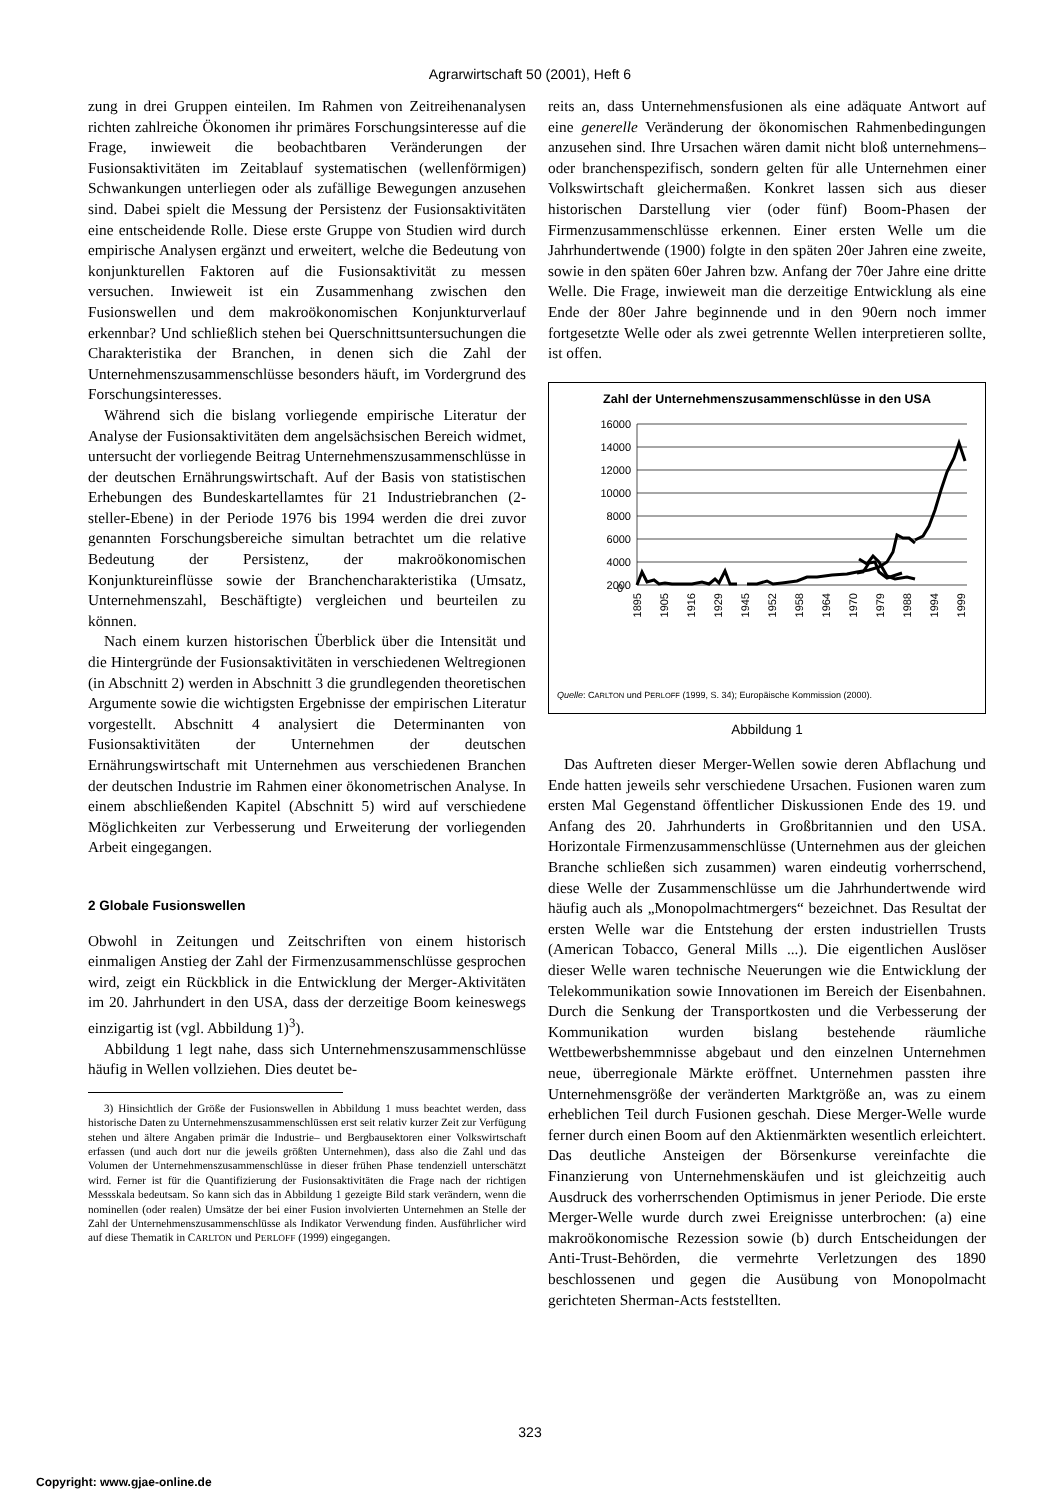Agrarwirtschaft 50 (2001), Heft 6
zung in drei Gruppen einteilen. Im Rahmen von Zeitreihenanalysen richten zahlreiche Ökonomen ihr primäres Forschungsinteresse auf die Frage, inwieweit die beobachtbaren Veränderungen der Fusionsaktivitäten im Zeitablauf systematischen (wellenförmigen) Schwankungen unterliegen oder als zufällige Bewegungen anzusehen sind. Dabei spielt die Messung der Persistenz der Fusionsaktivitäten eine entscheidende Rolle. Diese erste Gruppe von Studien wird durch empirische Analysen ergänzt und erweitert, welche die Bedeutung von konjunkturellen Faktoren auf die Fusionsaktivität zu messen versuchen. Inwieweit ist ein Zusammenhang zwischen den Fusionswellen und dem makroökonomischen Konjunkturverlauf erkennbar? Und schließlich stehen bei Querschnittsuntersuchungen die Charakteristika der Branchen, in denen sich die Zahl der Unternehmenszusammenschlüsse besonders häuft, im Vordergrund des Forschungsinteresses.
Während sich die bislang vorliegende empirische Literatur der Analyse der Fusionsaktivitäten dem angelsächsischen Bereich widmet, untersucht der vorliegende Beitrag Unternehmenszusammenschlüsse in der deutschen Ernährungswirtschaft. Auf der Basis von statistischen Erhebungen des Bundeskartellamtes für 21 Industriebranchen (2-steller-Ebene) in der Periode 1976 bis 1994 werden die drei zuvor genannten Forschungsbereiche simultan betrachtet um die relative Bedeutung der Persistenz, der makroökonomischen Konjunktureinflüsse sowie der Branchencharakteristika (Umsatz, Unternehmenszahl, Beschäftigte) vergleichen und beurteilen zu können.
Nach einem kurzen historischen Überblick über die Intensität und die Hintergründe der Fusionsaktivitäten in verschiedenen Weltregionen (in Abschnitt 2) werden in Abschnitt 3 die grundlegenden theoretischen Argumente sowie die wichtigsten Ergebnisse der empirischen Literatur vorgestellt. Abschnitt 4 analysiert die Determinanten von Fusionsaktivitäten der Unternehmen der deutschen Ernährungswirtschaft mit Unternehmen aus verschiedenen Branchen der deutschen Industrie im Rahmen einer ökonometrischen Analyse. In einem abschließenden Kapitel (Abschnitt 5) wird auf verschiedene Möglichkeiten zur Verbesserung und Erweiterung der vorliegenden Arbeit eingegangen.
2 Globale Fusionswellen
Obwohl in Zeitungen und Zeitschriften von einem historisch einmaligen Anstieg der Zahl der Firmenzusammenschlüsse gesprochen wird, zeigt ein Rückblick in die Entwicklung der Merger-Aktivitäten im 20. Jahrhundert in den USA, dass der derzeitige Boom keineswegs einzigartig ist (vgl. Abbildung 1)<sup>3</sup>).
Abbildung 1 legt nahe, dass sich Unternehmenszusammenschlüsse häufig in Wellen vollziehen. Dies deutet be-
3) Hinsichtlich der Größe der Fusionswellen in Abbildung 1 muss beachtet werden, dass historische Daten zu Unternehmenszusammenschlüssen erst seit relativ kurzer Zeit zur Verfügung stehen und ältere Angaben primär die Industrie– und Bergbausektoren einer Volkswirtschaft erfassen (und auch dort nur die jeweils größten Unternehmen), dass also die Zahl und das Volumen der Unternehmenszusammenschlüsse in dieser frühen Phase tendenziell unterschätzt wird. Ferner ist für die Quantifizierung der Fusionsaktivitäten die Frage nach der richtigen Messskala bedeutsam. So kann sich das in Abbildung 1 gezeigte Bild stark verändern, wenn die nominellen (oder realen) Umsätze der bei einer Fusion involvierten Unternehmen an Stelle der Zahl der Unternehmenszusammenschlüsse als Indikator Verwendung finden. Ausführlicher wird auf diese Thematik in CARLTON und PERLOFF (1999) eingegangen.
reits an, dass Unternehmensfusionen als eine adäquate Antwort auf eine generelle Veränderung der ökonomischen Rahmenbedingungen anzusehen sind. Ihre Ursachen wären damit nicht bloß unternehmens– oder branchenspezifisch, sondern gelten für alle Unternehmen einer Volkswirtschaft gleichermaßen. Konkret lassen sich aus dieser historischen Darstellung vier (oder fünf) Boom-Phasen der Firmenzusammenschlüsse erkennen. Einer ersten Welle um die Jahrhundertwende (1900) folgte in den späten 20er Jahren eine zweite, sowie in den späten 60er Jahren bzw. Anfang der 70er Jahre eine dritte Welle. Die Frage, inwieweit man die derzeitige Entwicklung als eine Ende der 80er Jahre beginnende und in den 90ern noch immer fortgesetzte Welle oder als zwei getrennte Wellen interpretieren sollte, ist offen.
Zahl der Unternehmenszusammenschlüsse in den USA
16000
14000
12000
10000
8000
6000
4000
2000
0
1895
1905
1916
1929
1945
1952
1958
1964
1970
1979
1988
1994
1999
Quelle: CARLTON und PERLOFF (1999, S. 34); Europäische Kommission (2000).
Abbildung 1
Das Auftreten dieser Merger-Wellen sowie deren Abflachung und Ende hatten jeweils sehr verschiedene Ursachen. Fusionen waren zum ersten Mal Gegenstand öffentlicher Diskussionen Ende des 19. und Anfang des 20. Jahrhunderts in Großbritannien und den USA. Horizontale Firmenzusammenschlüsse (Unternehmen aus der gleichen Branche schließen sich zusammen) waren eindeutig vorherrschend, diese Welle der Zusammenschlüsse um die Jahrhundertwende wird häufig auch als „Monopolmachtmergers“ bezeichnet. Das Resultat der ersten Welle war die Entstehung der ersten industriellen Trusts (American Tobacco, General Mills ...). Die eigentlichen Auslöser dieser Welle waren technische Neuerungen wie die Entwicklung der Telekommunikation sowie Innovationen im Bereich der Eisenbahnen. Durch die Senkung der Transportkosten und die Verbesserung der Kommunikation wurden bislang bestehende räumliche Wettbewerbshemmnisse abgebaut und den einzelnen Unternehmen neue, überregionale Märkte eröffnet. Unternehmen passten ihre Unternehmensgröße der veränderten Marktgröße an, was zu einem erheblichen Teil durch Fusionen geschah. Diese Merger-Welle wurde ferner durch einen Boom auf den Aktienmärkten wesentlich erleichtert. Das deutliche Ansteigen der Börsenkurse vereinfachte die Finanzierung von Unternehmenskäufen und ist gleichzeitig auch Ausdruck des vorherrschenden Optimismus in jener Periode. Die erste Merger-Welle wurde durch zwei Ereignisse unterbrochen: (a) eine makroökonomische Rezession sowie (b) durch Entscheidungen der Anti-Trust-Behörden, die vermehrte Verletzungen des 1890 beschlossenen und gegen die Ausübung von Monopolmacht gerichteten Sherman-Acts feststellten.
323
Copyright: www.gjae-online.de